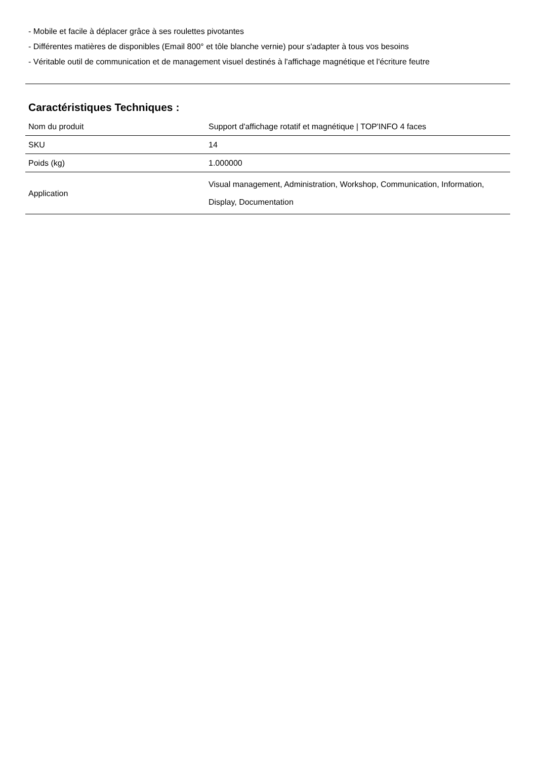- Mobile et facile à déplacer grâce à ses roulettes pivotantes
- Différentes matières de disponibles (Email 800° et tôle blanche vernie) pour s'adapter à tous vos besoins
- Véritable outil de communication et de management visuel destinés à l'affichage magnétique et l'écriture feutre
Caractéristiques Techniques :
| Nom du produit | Support d'affichage rotatif et magnétique / TOP'INFO 4 faces |
| SKU | 14 |
| Poids (kg) | 1.000000 |
| Application | Visual management, Administration, Workshop, Communication, Information, Display, Documentation |